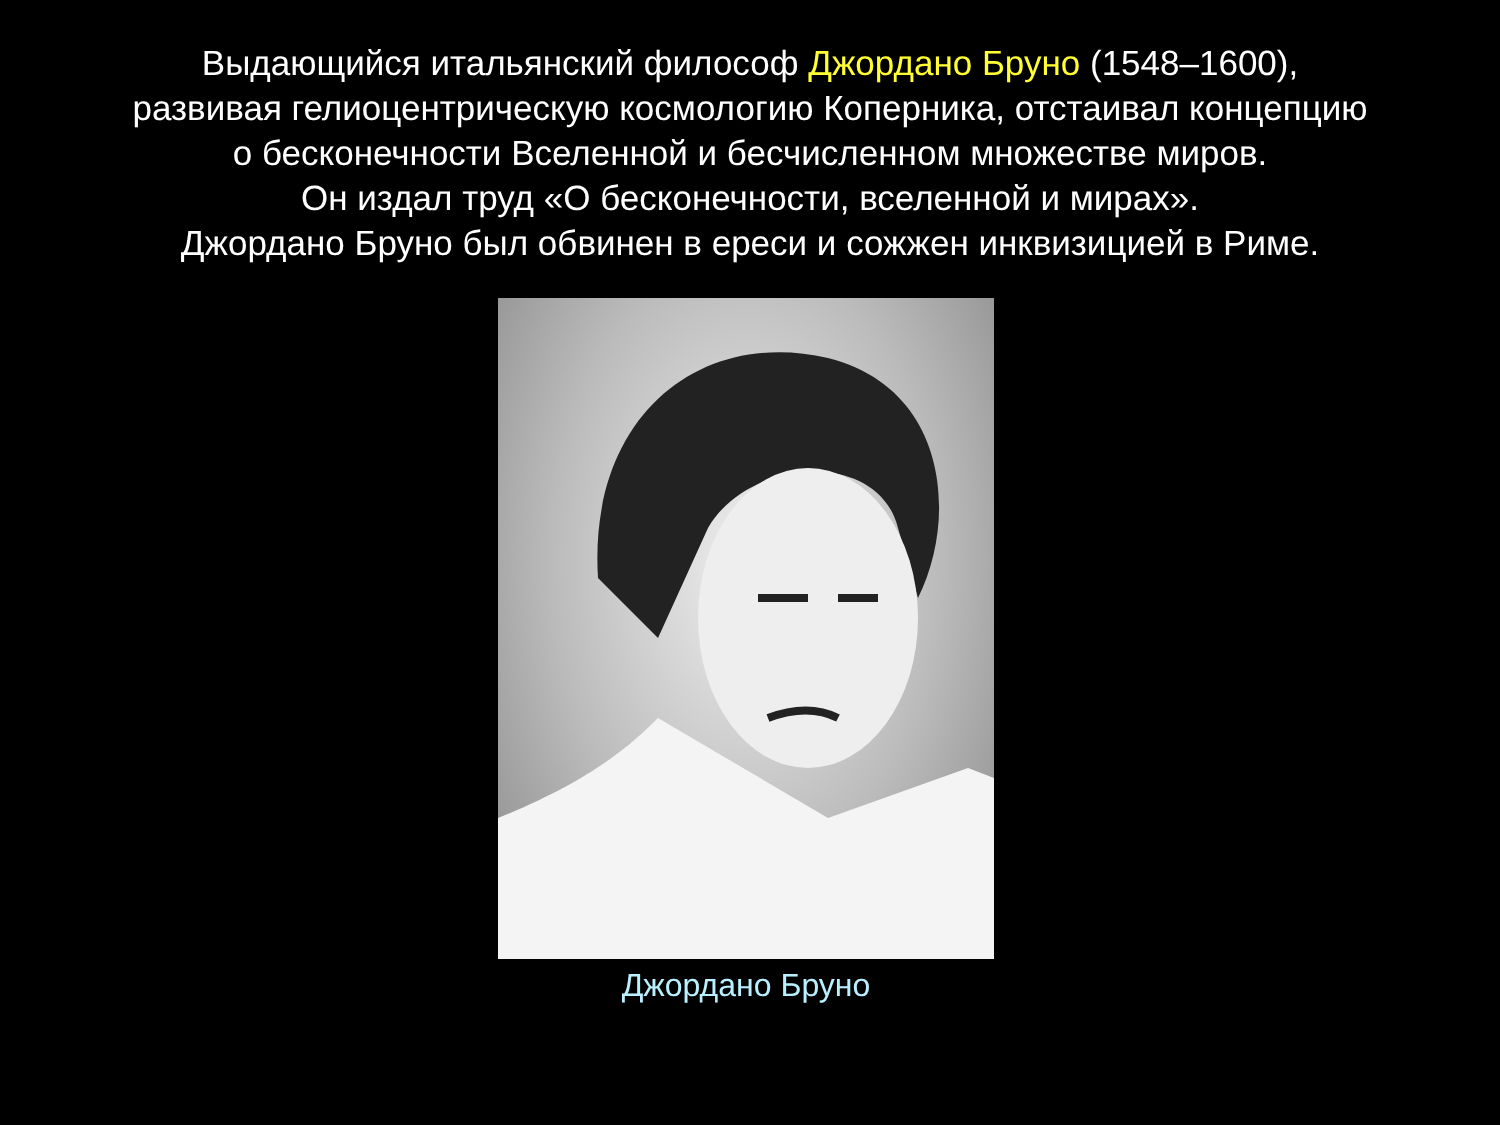Выдающийся итальянский философ Джордано Бруно (1548–1600),
развивая гелиоцентрическую космологию Коперника, отстаивал концепцию
о бесконечности Вселенной и бесчисленном множестве миров.
Он издал труд «О бесконечности, вселенной и мирах».
Джордано Бруно был обвинен в ереси и сожжен инквизицией в Риме.
Джордано Бруно